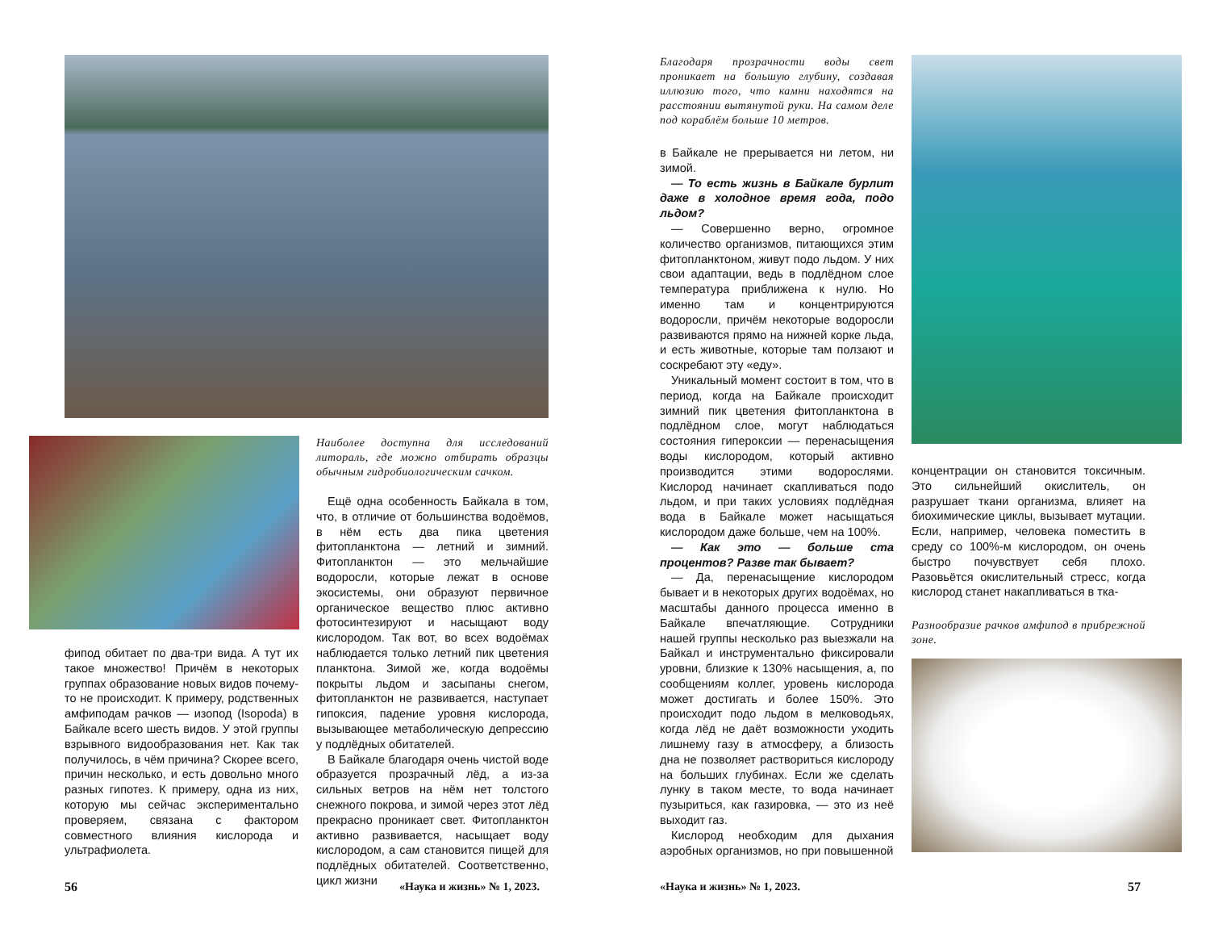Наиболее доступна для исследований литораль, где можно отбирать образцы обычным гидробиологическим сачком.
Ещё одна особенность Байкала в том, что, в отличие от большинства водоёмов, в нём есть два пика цветения фитопланктона — летний и зимний. Фитопланктон — это мельчайшие водоросли, которые лежат в основе экосистемы, они образуют первичное органическое вещество плюс активно фотосинтезируют и насыщают воду кислородом. Так вот, во всех водоёмах наблюдается только летний пик цветения планктона. Зимой же, когда водоёмы покрыты льдом и засыпаны снегом, фитопланктон не развивается, наступает гипоксия, падение уровня кислорода, вызывающее метаболическую депрессию у подлёдных обитателей.
В Байкале благодаря очень чистой воде образуется прозрачный лёд, а из-за сильных ветров на нём нет толстого снежного покрова, и зимой через этот лёд прекрасно проникает свет. Фитопланктон активно развивается, насыщает воду кислородом, а сам становится пищей для подлёдных обитателей. Соответственно, цикл жизни
фипод обитает по два-три вида. А тут их такое множество! Причём в некоторых группах образование новых видов почему-то не происходит. К примеру, родственных амфиподам рачков — изопод (Isopoda) в Байкале всего шесть видов. У этой группы взрывного видообразования нет. Как так получилось, в чём причина? Скорее всего, причин несколько, и есть довольно много разных гипотез. К примеру, одна из них, которую мы сейчас экспериментально проверяем, связана с фактором совместного влияния кислорода и ультрафиолета.
56 «Наука и жизнь» № 1, 2023.
Благодаря прозрачности воды свет проникает на большую глубину, создавая иллюзию того, что камни находятся на расстоянии вытянутой руки. На самом деле под кораблём больше 10 метров.
в Байкале не прерывается ни летом, ни зимой.
— То есть жизнь в Байкале бурлит даже в холодное время года, подо льдом?
— Совершенно верно, огромное количество организмов, питающихся этим фитопланктоном, живут подо льдом. У них свои адаптации, ведь в подлёдном слое температура приближена к нулю. Но именно там и концентрируются водоросли, причём некоторые водоросли развиваются прямо на нижней корке льда, и есть животные, которые там ползают и соскребают эту «еду».
Уникальный момент состоит в том, что в период, когда на Байкале происходит зимний пик цветения фитопланктона в подлёдном слое, могут наблюдаться состояния гипероксии — перенасыщения воды кислородом, который активно производится этими водорослями. Кислород начинает скапливаться подо льдом, и при таких условиях подлёдная вода в Байкале может насыщаться кислородом даже больше, чем на 100%.
— Как это — больше ста процентов? Разве так бывает?
— Да, перенасыщение кислородом бывает и в некоторых других водоёмах, но масштабы данного процесса именно в Байкале впечатляющие. Сотрудники нашей группы несколько раз выезжали на Байкал и инструментально фиксировали уровни, близкие к 130% насыщения, а, по сообщениям коллег, уровень кислорода может достигать и более 150%. Это происходит подо льдом в мелководьях, когда лёд не даёт возможности уходить лишнему газу в атмосферу, а близость дна не позволяет раствориться кислороду на больших глубинах. Если же сделать лунку в таком месте, то вода начинает пузыриться, как газировка, — это из неё выходит газ.
Кислород необходим для дыхания аэробных организмов, но при повышенной
концентрации он становится токсичным. Это сильнейший окислитель, он разрушает ткани организма, влияет на биохимические циклы, вызывает мутации. Если, например, человека поместить в среду со 100%-м кислородом, он очень быстро почувствует себя плохо. Разовьётся окислительный стресс, когда кислород станет накапливаться в тка-
Разнообразие рачков амфипод в прибрежной зоне.
«Наука и жизнь» № 1, 2023. 57